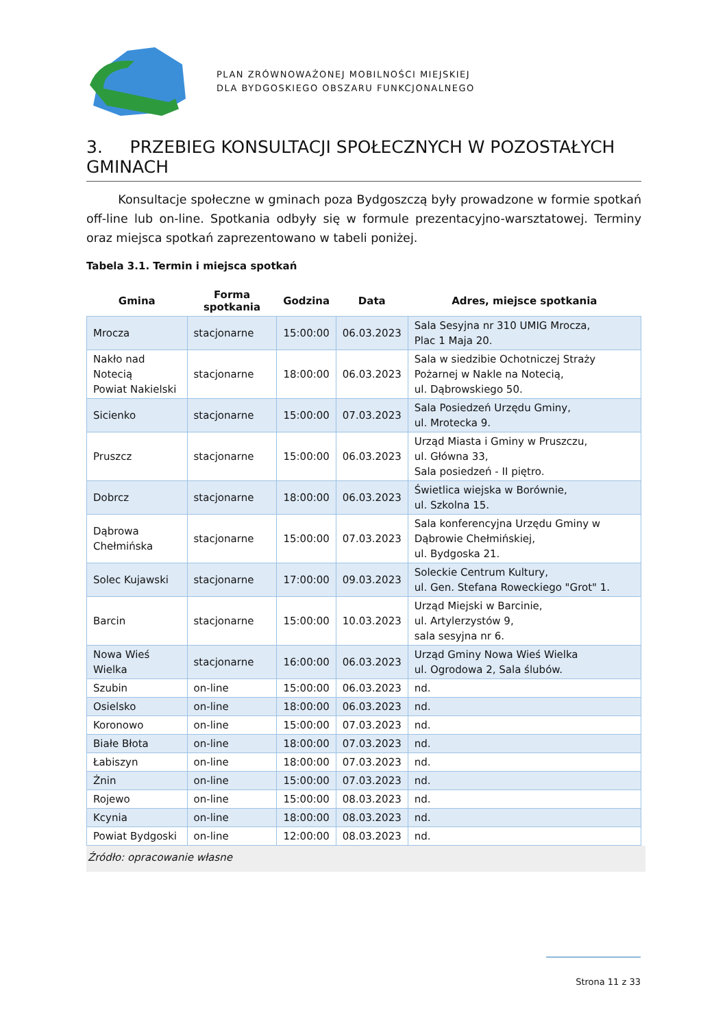PLAN ZRÓWNOWAŻONEJ MOBILNOŚCI MIEJSKIEJ
DLA BYDGOSKIEGO OBSZARU FUNKCJONALNEGO
3. PRZEBIEG KONSULTACJI SPOŁECZNYCH W POZOSTAŁYCH GMINACH
Konsultacje społeczne w gminach poza Bydgoszczą były prowadzone w formie spotkań off-line lub on-line. Spotkania odbyły się w formule prezentacyjno-warsztatowej. Terminy oraz miejsca spotkań zaprezentowano w tabeli poniżej.
Tabela 3.1. Termin i miejsca spotkań
| Gmina | Forma spotkania | Godzina | Data | Adres, miejsce spotkania |
| --- | --- | --- | --- | --- |
| Mrocza | stacjonarne | 15:00:00 | 06.03.2023 | Sala Sesyjna nr 310 UMIG Mrocza, Plac 1 Maja 20. |
| Nakło nad Notecią Powiat Nakielski | stacjonarne | 18:00:00 | 06.03.2023 | Sala w siedzibie Ochotniczej Straży Pożarnej w Nakle na Notecią, ul. Dąbrowskiego 50. |
| Sicienko | stacjonarne | 15:00:00 | 07.03.2023 | Sala Posiedzeń Urzędu Gminy, ul. Mrotecka 9. |
| Pruszcz | stacjonarne | 15:00:00 | 06.03.2023 | Urząd Miasta i Gminy w Pruszczu, ul. Główna 33, Sala posiedzeń - II piętro. |
| Dobrcz | stacjonarne | 18:00:00 | 06.03.2023 | Świetlica wiejska w Borównie, ul. Szkolna 15. |
| Dąbrowa Chełmińska | stacjonarne | 15:00:00 | 07.03.2023 | Sala konferencyjna Urzędu Gminy w Dąbrowie Chełmińskiej, ul. Bydgoska 21. |
| Solec Kujawski | stacjonarne | 17:00:00 | 09.03.2023 | Soleckie Centrum Kultury, ul. Gen. Stefana Roweckiego "Grot" 1. |
| Barcin | stacjonarne | 15:00:00 | 10.03.2023 | Urząd Miejski w Barcinie, ul. Artylerzystów 9, sala sesyjna nr 6. |
| Nowa Wieś Wielka | stacjonarne | 16:00:00 | 06.03.2023 | Urząd Gminy Nowa Wieś Wielka ul. Ogrodowa 2, Sala ślubów. |
| Szubin | on-line | 15:00:00 | 06.03.2023 | nd. |
| Osielsko | on-line | 18:00:00 | 06.03.2023 | nd. |
| Koronowo | on-line | 15:00:00 | 07.03.2023 | nd. |
| Białe Błota | on-line | 18:00:00 | 07.03.2023 | nd. |
| Łabiszyn | on-line | 18:00:00 | 07.03.2023 | nd. |
| Żnin | on-line | 15:00:00 | 07.03.2023 | nd. |
| Rojewo | on-line | 15:00:00 | 08.03.2023 | nd. |
| Kcynia | on-line | 18:00:00 | 08.03.2023 | nd. |
| Powiat Bydgoski | on-line | 12:00:00 | 08.03.2023 | nd. |
Źródło: opracowanie własne
Strona 11 z 33